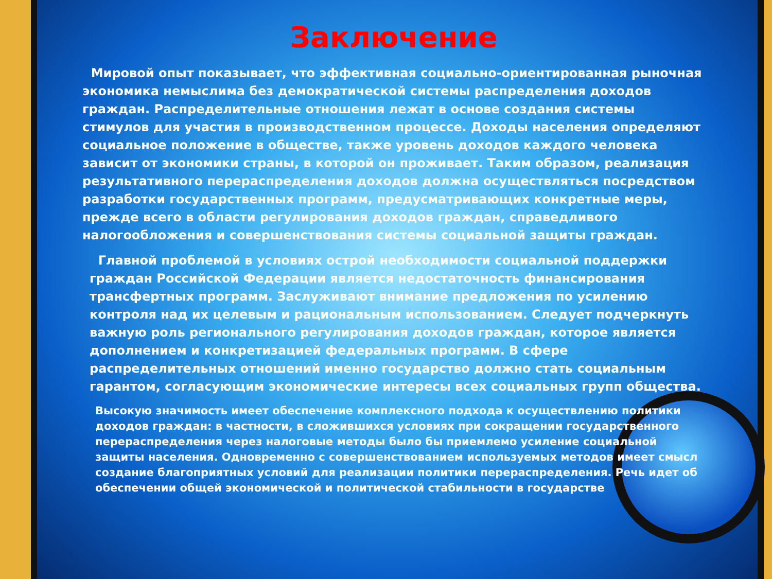Заключение
Мировой опыт показывает, что эффективная социально-ориентированная рыночная экономика немыслима без демократической системы распределения доходов граждан. Распределительные отношения лежат в основе создания системы стимулов для участия в производственном процессе. Доходы населения определяют социальное положение в обществе, также уровень доходов каждого человека зависит от экономики страны, в которой он проживает. Таким образом, реализация результативного перераспределения доходов должна осуществляться посредством разработки государственных программ, предусматривающих конкретные меры, прежде всего в области регулирования доходов граждан, справедливого налогообложения и совершенствования системы социальной защиты граждан.
Главной проблемой в условиях острой необходимости социальной поддержки граждан Российской Федерации является недостаточность финансирования трансфертных программ. Заслуживают внимание предложения по усилению контроля над их целевым и рациональным использованием. Следует подчеркнуть важную роль регионального регулирования доходов граждан, которое является дополнением и конкретизацией федеральных программ. В сфере распределительных отношений именно государство должно стать социальным гарантом, согласующим экономические интересы всех социальных групп общества.
Высокую значимость имеет обеспечение комплексного подхода к осуществлению политики доходов граждан: в частности, в сложившихся условиях при сокращении государственного перераспределения через налоговые методы было бы приемлемо усиление социальной защиты населения. Одновременно с совершенствованием используемых методов имеет смысл создание благоприятных условий для реализации политики перераспределения. Речь идет об обеспечении общей экономической и политической стабильности в государстве